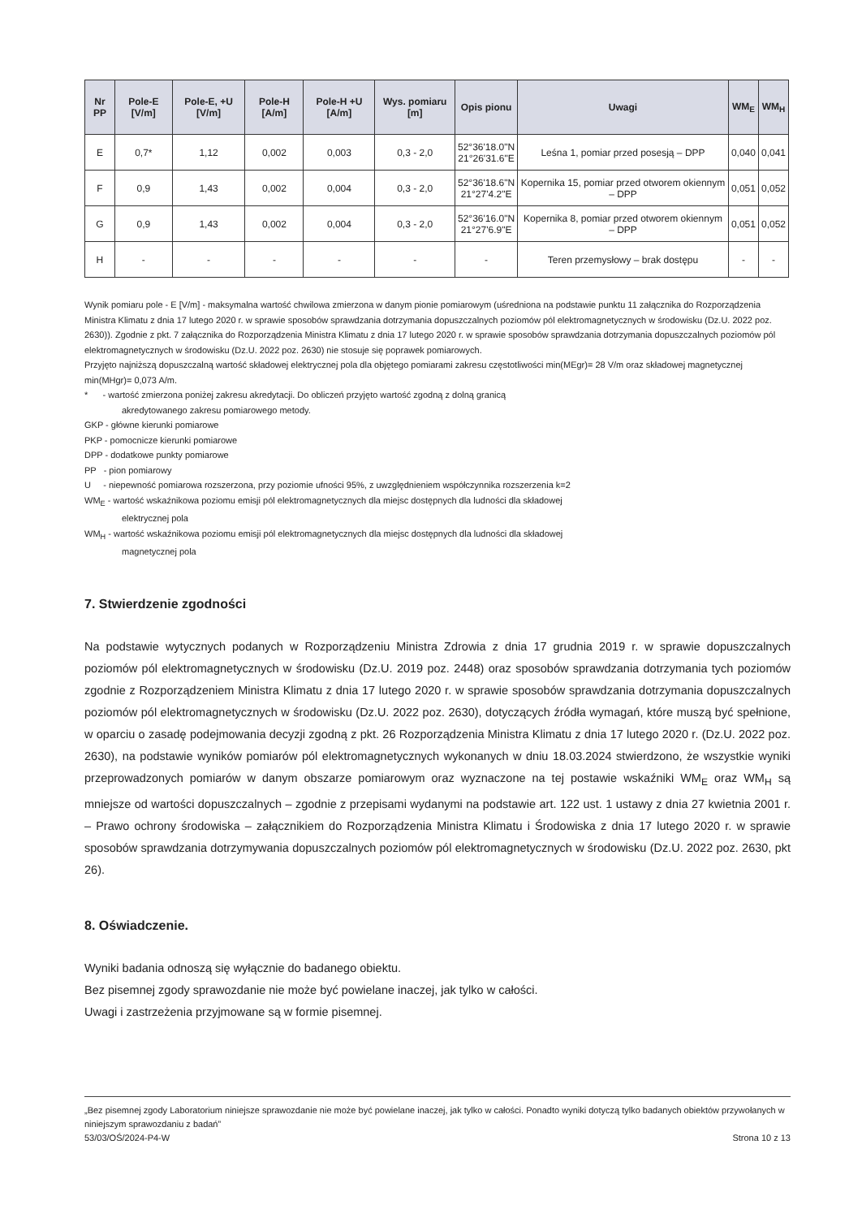| Nr PP | Pole-E [V/m] | Pole-E, +U [V/m] | Pole-H [A/m] | Pole-H +U [A/m] | Wys. pomiaru [m] | Opis pionu | Uwagi | WM<sub>E</sub> | WM<sub>H</sub> |
| --- | --- | --- | --- | --- | --- | --- | --- | --- | --- |
| E | 0,7* | 1,12 | 0,002 | 0,003 | 0,3 - 2,0 | 52°36'18.0"N 21°26'31.6"E | Leśna 1, pomiar przed posesją – DPP | 0,040 | 0,041 |
| F | 0,9 | 1,43 | 0,002 | 0,004 | 0,3 - 2,0 | 52°36'18.6"N 21°27'4.2"E | Kopernika 15, pomiar przed otworem okiennym – DPP | 0,051 | 0,052 |
| G | 0,9 | 1,43 | 0,002 | 0,004 | 0,3 - 2,0 | 52°36'16.0"N 21°27'6.9"E | Kopernika 8, pomiar przed otworem okiennym – DPP | 0,051 | 0,052 |
| H | - | - | - | - | - | - | Teren przemysłowy – brak dostępu | - | - |
Wynik pomiaru pole - E [V/m] - maksymalna wartość chwilowa zmierzona w danym pionie pomiarowym (uśredniona na podstawie punktu 11 załącznika do Rozporządzenia Ministra Klimatu z dnia 17 lutego 2020 r. w sprawie sposobów sprawdzania dotrzymania dopuszczalnych poziomów pól elektromagnetycznych w środowisku (Dz.U. 2022 poz. 2630)). Zgodnie z pkt. 7 załącznika do Rozporządzenia Ministra Klimatu z dnia 17 lutego 2020 r. w sprawie sposobów sprawdzania dotrzymania dopuszczalnych poziomów pól elektromagnetycznych w środowisku (Dz.U. 2022 poz. 2630) nie stosuje się poprawek pomiarowych.
Przyjęto najniższą dopuszczalną wartość składowej elektrycznej pola dla objętego pomiarami zakresu częstotliwości min(MEgr)= 28 V/m oraz składowej magnetycznej min(MHgr)= 0,073 A/m.
* - wartość zmierzona poniżej zakresu akredytacji. Do obliczeń przyjęto wartość zgodną z dolną granicą
akredytowanego zakresu pomiarowego metody.
GKP - główne kierunki pomiarowe
PKP - pomocnicze kierunki pomiarowe
DPP - dodatkowe punkty pomiarowe
PP - pion pomiarowy
U - niepewność pomiarowa rozszerzona, przy poziomie ufności 95%, z uwzględnieniem współczynnika rozszerzenia k=2
WM<sub>E</sub> - wartość wskaźnikowa poziomu emisji pól elektromagnetycznych dla miejsc dostępnych dla ludności dla składowej
elektrycznej pola
WM<sub>H</sub> - wartość wskaźnikowa poziomu emisji pól elektromagnetycznych dla miejsc dostępnych dla ludności dla składowej
magnetycznej pola
7. Stwierdzenie zgodności
Na podstawie wytycznych podanych w Rozporządzeniu Ministra Zdrowia z dnia 17 grudnia 2019 r. w sprawie dopuszczalnych poziomów pól elektromagnetycznych w środowisku (Dz.U. 2019 poz. 2448) oraz sposobów sprawdzania dotrzymania tych poziomów zgodnie z Rozporządzeniem Ministra Klimatu z dnia 17 lutego 2020 r. w sprawie sposobów sprawdzania dotrzymania dopuszczalnych poziomów pól elektromagnetycznych w środowisku (Dz.U. 2022 poz. 2630), dotyczących źródła wymagań, które muszą być spełnione, w oparciu o zasadę podejmowania decyzji zgodną z pkt. 26 Rozporządzenia Ministra Klimatu z dnia 17 lutego 2020 r. (Dz.U. 2022 poz. 2630), na podstawie wyników pomiarów pól elektromagnetycznych wykonanych w dniu 18.03.2024 stwierdzono, że wszystkie wyniki przeprowadzonych pomiarów w danym obszarze pomiarowym oraz wyznaczone na tej postawie wskaźniki WM<sub>E</sub> oraz WM<sub>H</sub> są mniejsze od wartości dopuszczalnych – zgodnie z przepisami wydanymi na podstawie art. 122 ust. 1 ustawy z dnia 27 kwietnia 2001 r. – Prawo ochrony środowiska – załącznikiem do Rozporządzenia Ministra Klimatu i Środowiska z dnia 17 lutego 2020 r. w sprawie sposobów sprawdzania dotrzymywania dopuszczalnych poziomów pól elektromagnetycznych w środowisku (Dz.U. 2022 poz. 2630, pkt 26).
8. Oświadczenie.
Wyniki badania odnoszą się wyłącznie do badanego obiektu.
Bez pisemnej zgody sprawozdanie nie może być powielane inaczej, jak tylko w całości.
Uwagi i zastrzeżenia przyjmowane są w formie pisemnej.
„Bez pisemnej zgody Laboratorium niniejsze sprawozdanie nie może być powielane inaczej, jak tylko w całości. Ponadto wyniki dotyczą tylko badanych obiektów przywołanych w niniejszym sprawozdaniu z badań”
53/03/OŚ/2024-P4-W Strona 10 z 13